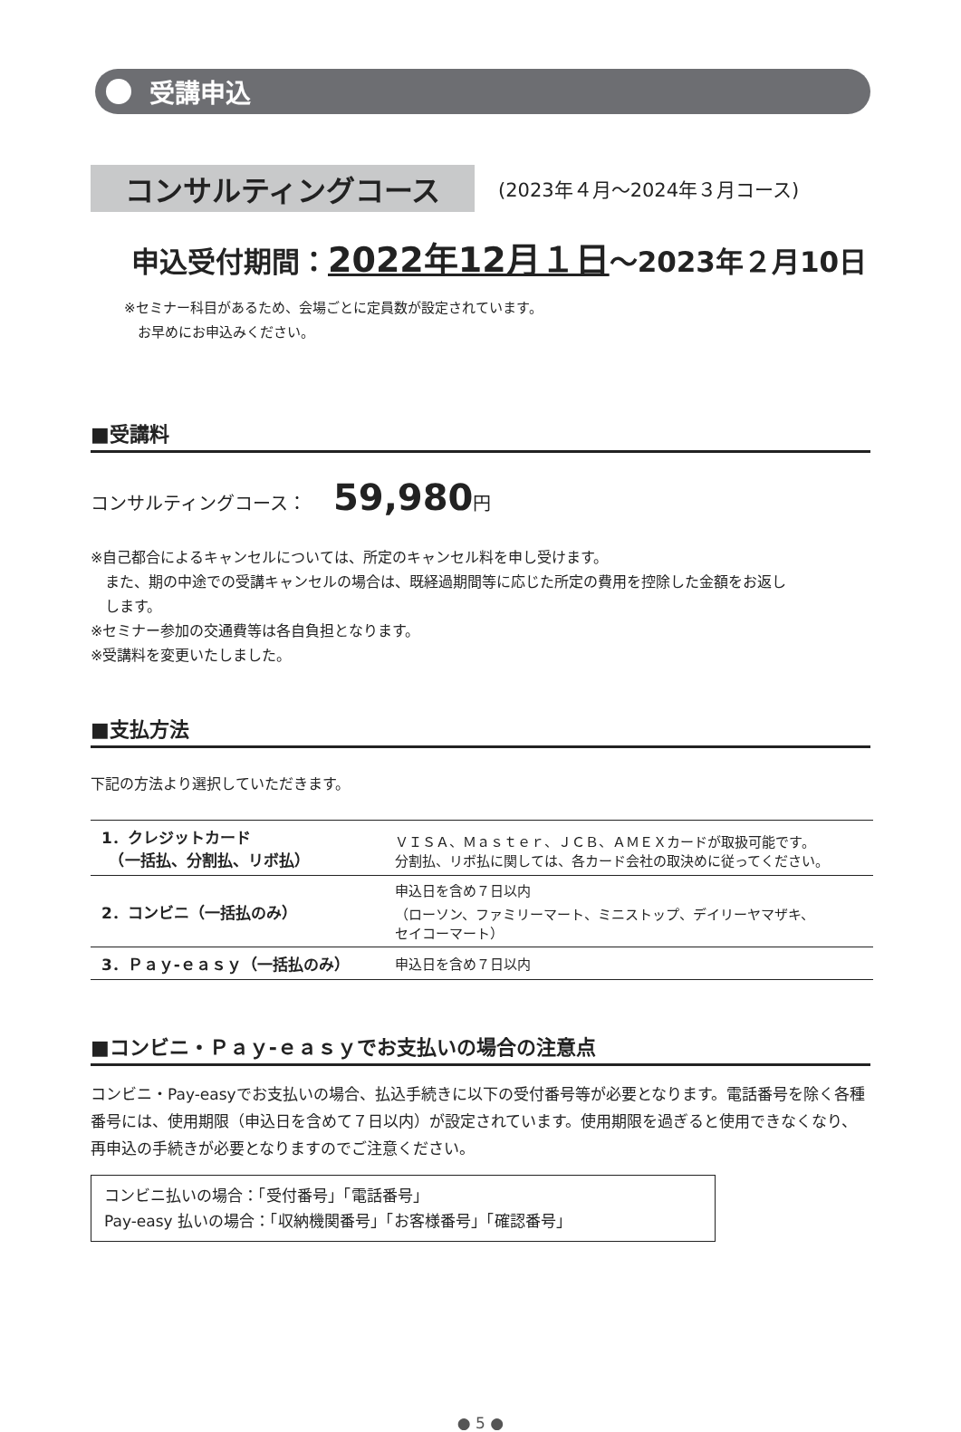受講申込
コンサルティングコース
(2023年４月〜2024年３月コース)
申込受付期間：2022年12月１日〜2023年２月10日
※セミナー科目があるため、会場ごとに定員数が設定されています。
　お早めにお申込みください。
■受講料
コンサルティングコース： 59,980円
※自己都合によるキャンセルについては、所定のキャンセル料を申し受けます。
　また、期の中途での受講キャンセルの場合は、既経過期間等に応じた所定の費用を控除した金額をお返し
　します。
※セミナー参加の交通費等は各自負担となります。
※受講料を変更いたしました。
■支払方法
下記の方法より選択していただきます。
| 1．クレジットカード （一括払、分割払、リボ払） | ＶＩＳＡ、Ｍａｓｔｅｒ、ＪＣＢ、ＡＭＥＸカードが取扱可能です。 分割払、リボ払に関しては、各カード会社の取決めに従ってください。 |
| 2．コンビニ（一括払のみ） | 申込日を含め７日以内 （ローソン、ファミリーマート、ミニストップ、デイリーヤマザキ、 セイコーマート） |
| 3．Ｐａｙ-ｅａｓｙ（一括払のみ） | 申込日を含め７日以内 |
■コンビニ・Ｐａｙ-ｅａｓｙでお支払いの場合の注意点
コンビニ・Pay-easyでお支払いの場合、払込手続きに以下の受付番号等が必要となります。電話番号を除く各種番号には、使用期限（申込日を含めて７日以内）が設定されています。使用期限を過ぎると使用できなくなり、再申込の手続きが必要となりますのでご注意ください。
コンビニ払いの場合：「受付番号」「電話番号」
Pay-easy 払いの場合：「収納機関番号」「お客様番号」「確認番号」
● 5 ●